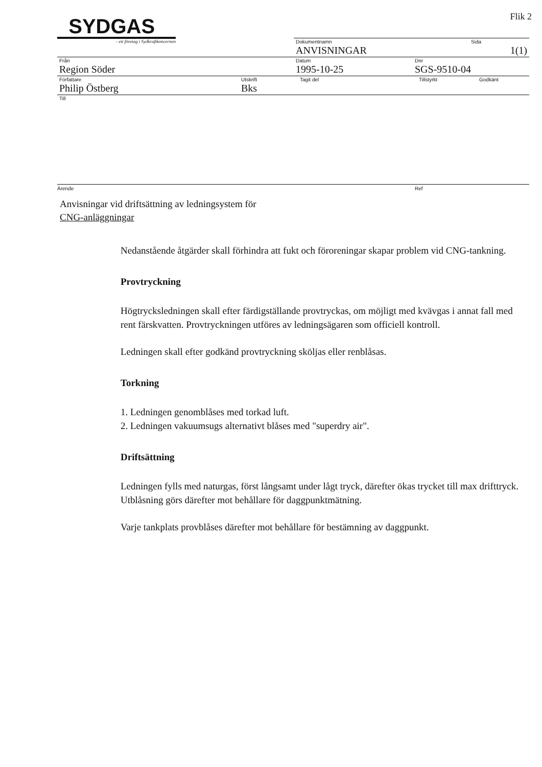Flik 2
SYDGAS
- ett företag i Sydkraftkoncernen
Dokumentnamn
ANVISNINGAR
Sida
1(1)
Från
Region Söder
Datum
1995-10-25
Dnr
SGS-9510-04
Författare
Philip Östberg
Utskrift
Bks
Tagit del Tillstyrkt Godkänt
Till
Ärende Ref
Anvisningar vid driftsättning av ledningsystem för
CNG-anläggningar
Nedanstående åtgärder skall förhindra att fukt och föroreningar skapar problem vid CNG-tankning.
Provtryckning
Högtrycksledningen skall efter färdigställande provtryckas, om möjligt med kvävgas i annat fall med rent färskvatten. Provtryckningen utföres av ledningsägaren som officiell kontroll.
Ledningen skall efter godkänd provtryckning sköljas eller renblåsas.
Torkning
1. Ledningen genomblåses med torkad luft.
2. Ledningen vakuumsugs alternativt blåses med "superdry air".
Driftsättning
Ledningen fylls med naturgas, först långsamt under lågt tryck, därefter ökas trycket till max drifttryck. Utblåsning görs därefter mot behållare för daggpunktmätning.
Varje tankplats provblåses därefter mot behållare för bestämning av daggpunkt.